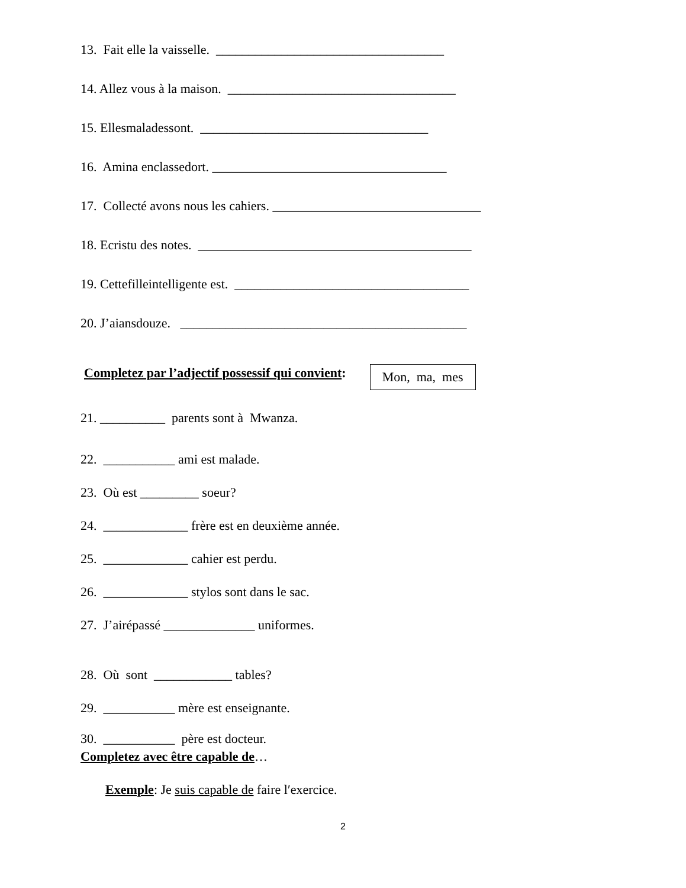13. Fait elle la vaisselle. ___________________________________
14. Allez vous à la maison. ___________________________________
15. Ellesmaladessont. ___________________________________
16. Amina enclassedort. ____________________________________
17. Collecté avons nous les cahiers. ________________________________
18. Ecristu des notes. __________________________________________
19. Cettefilleintelligente est. ____________________________________
20. J’aiansdouze. ____________________________________________
Completez par l’adjectif possessif qui convient: Mon, ma, mes
21. __________ parents sont à Mwanza.
22. ___________ ami est malade.
23. Où est _________ soeur?
24. _____________ frère est en deuxième année.
25. _____________ cahier est perdu.
26. _____________ stylos sont dans le sac.
27. J’airépassé ______________ uniformes.
28. Où sont ____________ tables?
29. ___________ mère est enseignante.
30. ___________ père est docteur.
Completez avec être capable de…
Exemple: Je suis capable de faire l′exercice.
2